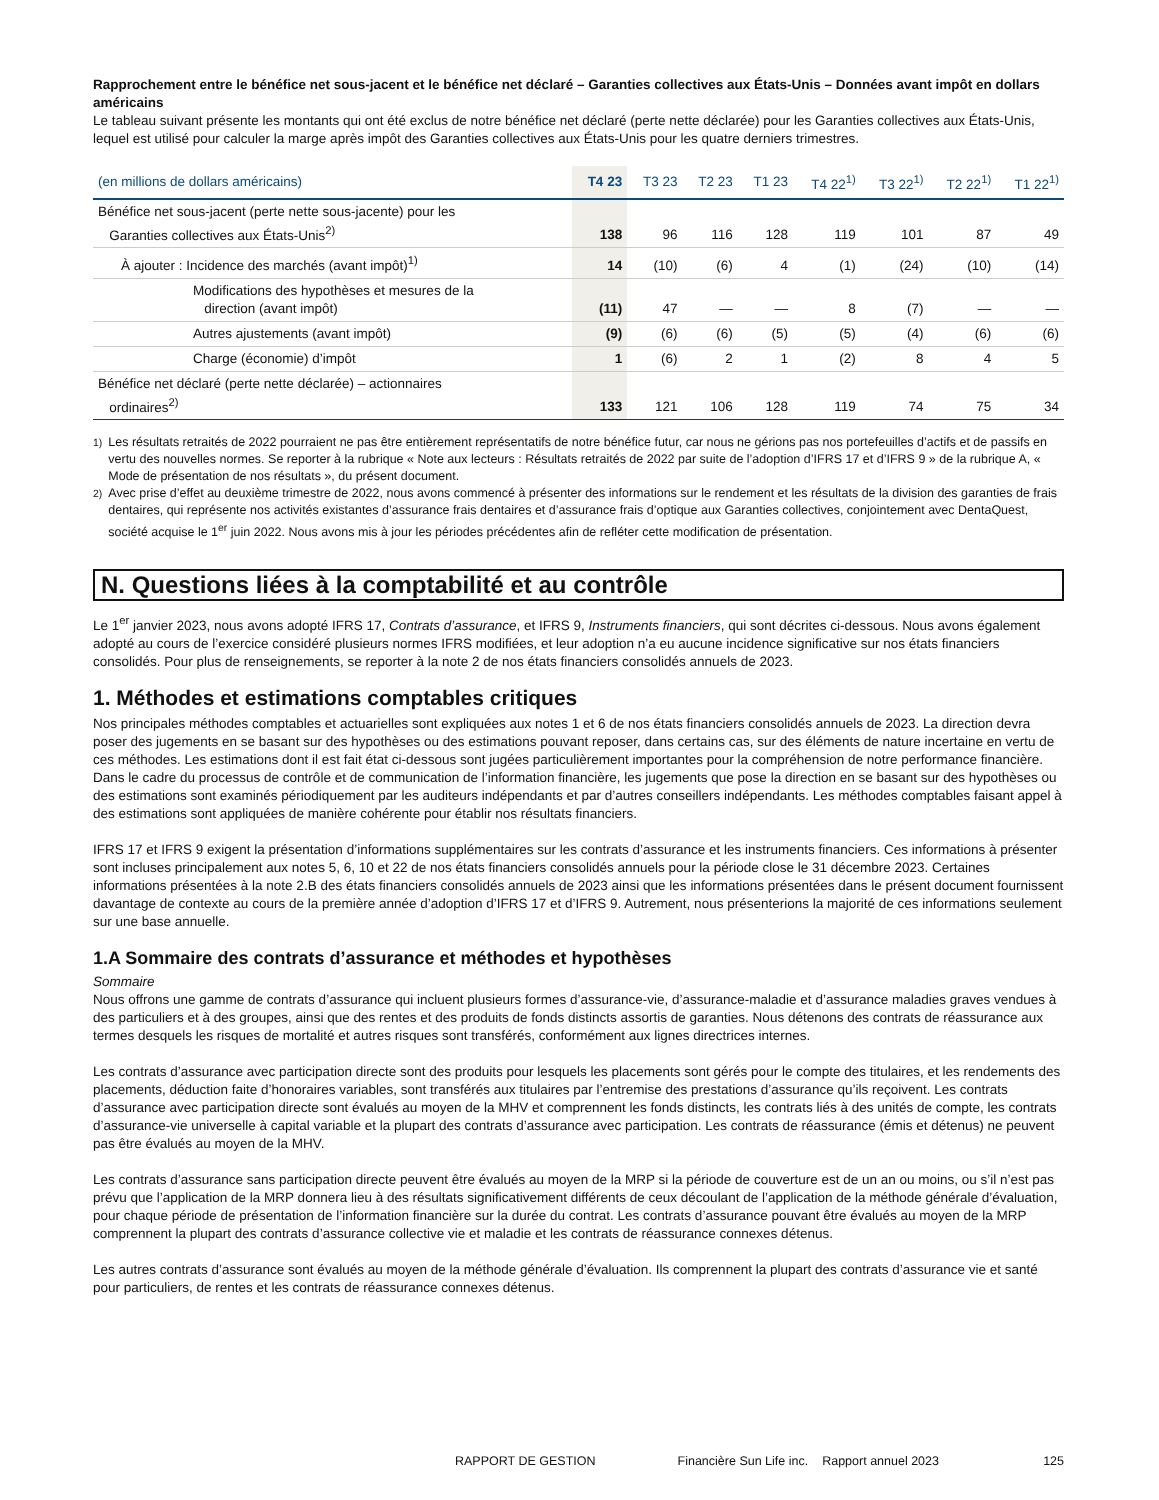Rapprochement entre le bénéfice net sous-jacent et le bénéfice net déclaré – Garanties collectives aux États-Unis – Données avant impôt en dollars américains
Le tableau suivant présente les montants qui ont été exclus de notre bénéfice net déclaré (perte nette déclarée) pour les Garanties collectives aux États-Unis, lequel est utilisé pour calculer la marge après impôt des Garanties collectives aux États-Unis pour les quatre derniers trimestres.
| (en millions de dollars américains) | T4 23 | T3 23 | T2 23 | T1 23 | T4 22<sup>1)</sup> | T3 22<sup>1)</sup> | T2 22<sup>1)</sup> | T1 22<sup>1)</sup> |
| --- | --- | --- | --- | --- | --- | --- | --- | --- |
| Bénéfice net sous-jacent (perte nette sous-jacente) pour les Garanties collectives aux États-Unis<sup>2)</sup> | 138 | 96 | 116 | 128 | 119 | 101 | 87 | 49 |
| À ajouter : Incidence des marchés (avant impôt)<sup>1)</sup> | 14 | (10) | (6) | 4 | (1) | (24) | (10) | (14) |
| Modifications des hypothèses et mesures de la direction (avant impôt) | (11) | 47 | — | — | 8 | (7) | — | — |
| Autres ajustements (avant impôt) | (9) | (6) | (6) | (5) | (5) | (4) | (6) | (6) |
| Charge (économie) d’impôt | 1 | (6) | 2 | 1 | (2) | 8 | 4 | 5 |
| Bénéfice net déclaré (perte nette déclarée) – actionnaires ordinaires<sup>2)</sup> | 133 | 121 | 106 | 128 | 119 | 74 | 75 | 34 |
<sup>1)</sup> Les résultats retraités de 2022 pourraient ne pas être entièrement représentatifs de notre bénéfice futur, car nous ne gérions pas nos portefeuilles d’actifs et de passifs en vertu des nouvelles normes. Se reporter à la rubrique « Note aux lecteurs : Résultats retraités de 2022 par suite de l’adoption d’IFRS 17 et d’IFRS 9 » de la rubrique A, « Mode de présentation de nos résultats », du présent document.
<sup>2)</sup> Avec prise d’effet au deuxième trimestre de 2022, nous avons commencé à présenter des informations sur le rendement et les résultats de la division des garanties de frais dentaires, qui représente nos activités existantes d’assurance frais dentaires et d’assurance frais d’optique aux Garanties collectives, conjointement avec DentaQuest, société acquise le 1<sup>er</sup> juin 2022. Nous avons mis à jour les périodes précédentes afin de refléter cette modification de présentation.
N. Questions liées à la comptabilité et au contrôle
Le 1<sup>er</sup> janvier 2023, nous avons adopté IFRS 17, Contrats d’assurance, et IFRS 9, Instruments financiers, qui sont décrites ci-dessous. Nous avons également adopté au cours de l’exercice considéré plusieurs normes IFRS modifiées, et leur adoption n’a eu aucune incidence significative sur nos états financiers consolidés. Pour plus de renseignements, se reporter à la note 2 de nos états financiers consolidés annuels de 2023.
1. Méthodes et estimations comptables critiques
Nos principales méthodes comptables et actuarielles sont expliquées aux notes 1 et 6 de nos états financiers consolidés annuels de 2023. La direction devra poser des jugements en se basant sur des hypothèses ou des estimations pouvant reposer, dans certains cas, sur des éléments de nature incertaine en vertu de ces méthodes. Les estimations dont il est fait état ci-dessous sont jugées particulièrement importantes pour la compréhension de notre performance financière. Dans le cadre du processus de contrôle et de communication de l’information financière, les jugements que pose la direction en se basant sur des hypothèses ou des estimations sont examinés périodiquement par les auditeurs indépendants et par d’autres conseillers indépendants. Les méthodes comptables faisant appel à des estimations sont appliquées de manière cohérente pour établir nos résultats financiers.
IFRS 17 et IFRS 9 exigent la présentation d’informations supplémentaires sur les contrats d’assurance et les instruments financiers. Ces informations à présenter sont incluses principalement aux notes 5, 6, 10 et 22 de nos états financiers consolidés annuels pour la période close le 31 décembre 2023. Certaines informations présentées à la note 2.B des états financiers consolidés annuels de 2023 ainsi que les informations présentées dans le présent document fournissent davantage de contexte au cours de la première année d’adoption d’IFRS 17 et d’IFRS 9. Autrement, nous présenterions la majorité de ces informations seulement sur une base annuelle.
1.A Sommaire des contrats d’assurance et méthodes et hypothèses
Sommaire
Nous offrons une gamme de contrats d’assurance qui incluent plusieurs formes d’assurance-vie, d’assurance-maladie et d’assurance maladies graves vendues à des particuliers et à des groupes, ainsi que des rentes et des produits de fonds distincts assortis de garanties. Nous détenons des contrats de réassurance aux termes desquels les risques de mortalité et autres risques sont transférés, conformément aux lignes directrices internes.
Les contrats d’assurance avec participation directe sont des produits pour lesquels les placements sont gérés pour le compte des titulaires, et les rendements des placements, déduction faite d’honoraires variables, sont transférés aux titulaires par l’entremise des prestations d’assurance qu’ils reçoivent. Les contrats d’assurance avec participation directe sont évalués au moyen de la MHV et comprennent les fonds distincts, les contrats liés à des unités de compte, les contrats d’assurance-vie universelle à capital variable et la plupart des contrats d’assurance avec participation. Les contrats de réassurance (émis et détenus) ne peuvent pas être évalués au moyen de la MHV.
Les contrats d’assurance sans participation directe peuvent être évalués au moyen de la MRP si la période de couverture est de un an ou moins, ou s’il n’est pas prévu que l’application de la MRP donnera lieu à des résultats significativement différents de ceux découlant de l’application de la méthode générale d’évaluation, pour chaque période de présentation de l’information financière sur la durée du contrat. Les contrats d’assurance pouvant être évalués au moyen de la MRP comprennent la plupart des contrats d’assurance collective vie et maladie et les contrats de réassurance connexes détenus.
Les autres contrats d’assurance sont évalués au moyen de la méthode générale d’évaluation. Ils comprennent la plupart des contrats d’assurance vie et santé pour particuliers, de rentes et les contrats de réassurance connexes détenus.
RAPPORT DE GESTION Financière Sun Life inc. Rapport annuel 2023 125